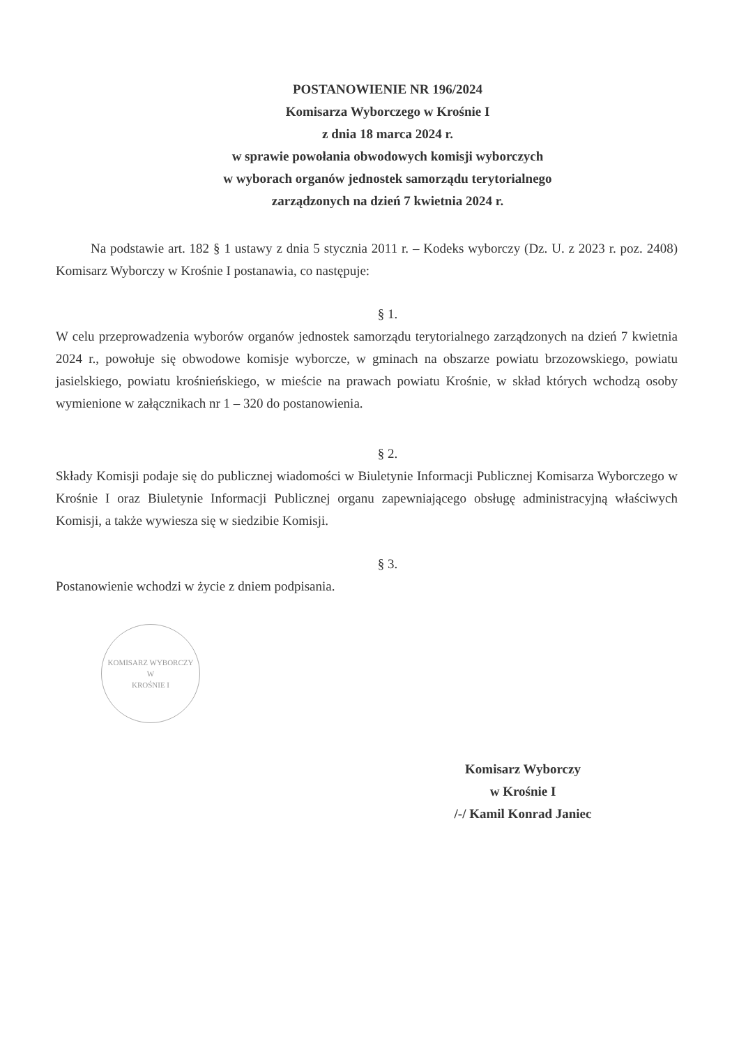POSTANOWIENIE NR 196/2024
Komisarza Wyborczego w Krośnie I
z dnia 18 marca 2024 r.
w sprawie powołania obwodowych komisji wyborczych
w wyborach organów jednostek samorządu terytorialnego
zarządzonych na dzień 7 kwietnia 2024 r.
Na podstawie art. 182 § 1 ustawy z dnia 5 stycznia 2011 r. – Kodeks wyborczy (Dz. U. z 2023 r. poz. 2408) Komisarz Wyborczy w Krośnie I postanawia, co następuje:
§ 1.
W celu przeprowadzenia wyborów organów jednostek samorządu terytorialnego zarządzonych na dzień 7 kwietnia 2024 r., powołuje się obwodowe komisje wyborcze, w gminach na obszarze powiatu brzozowskiego, powiatu jasielskiego, powiatu krośnieńskiego, w mieście na prawach powiatu Krośnie, w skład których wchodzą osoby wymienione w załącznikach nr 1 – 320 do postanowienia.
§ 2.
Składy Komisji podaje się do publicznej wiadomości w Biuletynie Informacji Publicznej Komisarza Wyborczego w Krośnie I oraz Biuletynie Informacji Publicznej organu zapewniającego obsługę administracyjną właściwych Komisji, a także wywiesza się w siedzibie Komisji.
§ 3.
Postanowienie wchodzi w życie z dniem podpisania.
KOMISARZ WYBORCZY
W
KROŚNIE I
Komisarz Wyborczy
w Krośnie I
/-/ Kamil Konrad Janiec